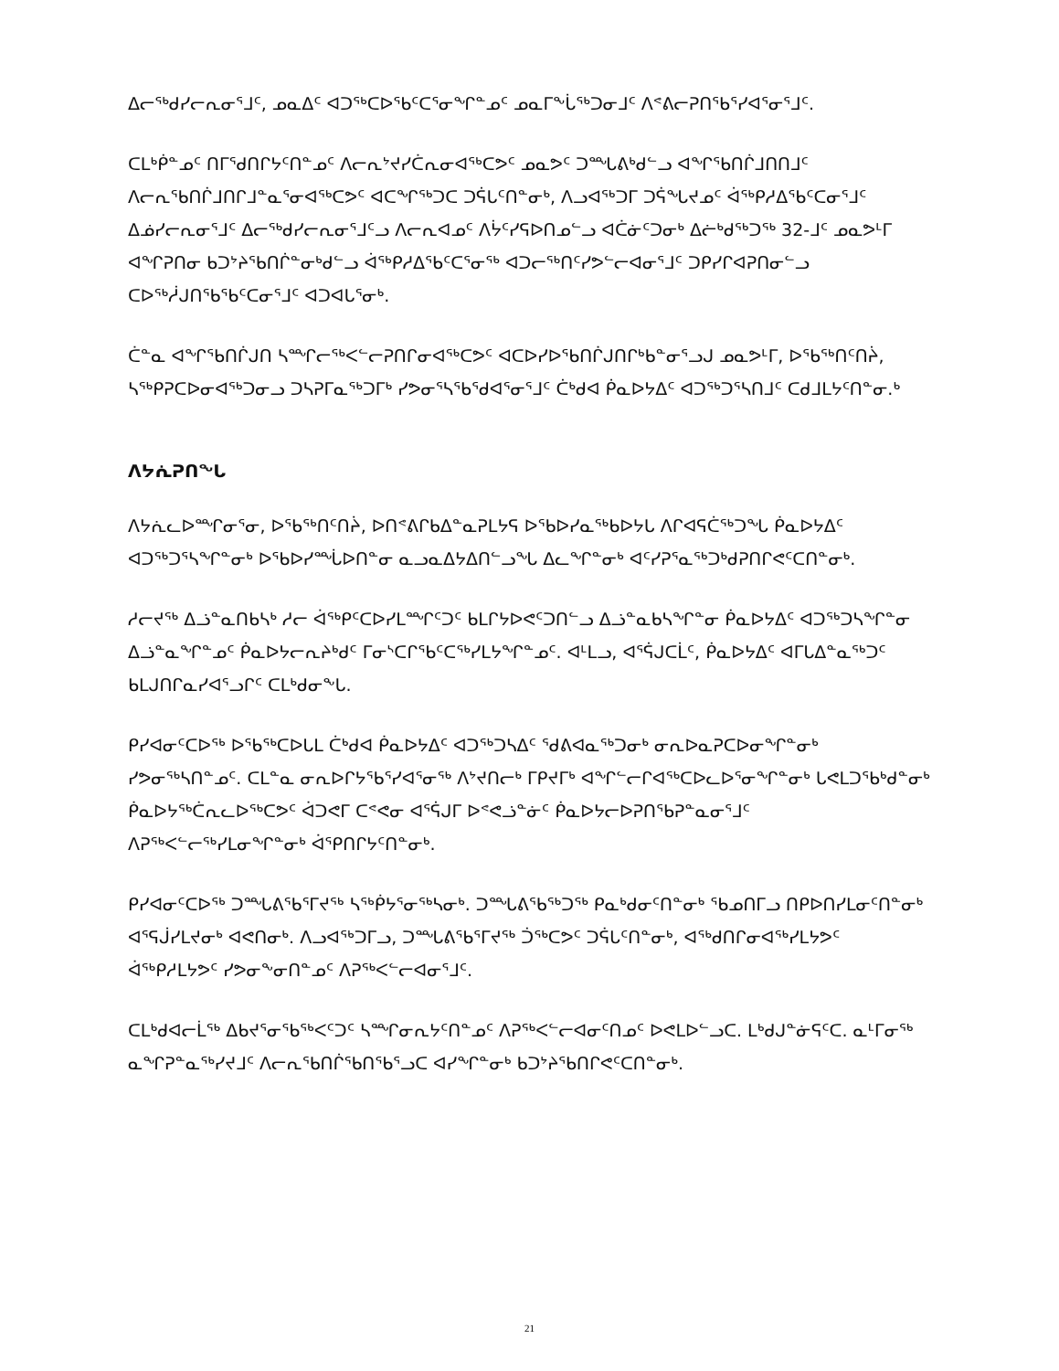ᐃᓕᖅᑯᓯᓕᕆᓂᕐᒧᑦ, ᓄᓇᐃᑦ ᐊᑐᖅᑕᐅᖃᑦᑕᕐᓂᖏᓐᓄᑦ ᓄᓇᒥᖕᒑᖅᑐᓂᒧᑦ ᐱᕝᕕᓕᕈᑎᖃᕐᓯᐊᕐᓂᕐᒧᑦ.
ᑕᒪᒃᑮᓐᓄᑦ ᑎᒥᕐᑯᑎᒋᔭᑦᑎᓐᓄᑦ ᐱᓕᕆᔾᔪᓯᑖᕆᓂᐊᖅᑕᕗᑦ ᓄᓇᕗᑦ ᑐᙵᕕᒃᑯᓪᓗ ᐊᖏᖃᑎᒌᒧᑎᑎᒧᑦ ᐱᓕᕆᖃᑎᒌᒧᑎᒋᒧᓐᓇᕐᓂᐊᖅᑕᕗᑦ ᐊᑕᖏᖅᑐᑕ ᑐᕌᒐᑦᑎᓐᓂᒃ, ᐱᓗᐊᖅᑐᒥ ᑐᕌᖓᔪᓄᑦ ᐋᖅᑭᓱᐃᖃᑦᑕᓂᕐᒧᑦ ᐃᓅᓯᓕᕆᓂᕐᒧᑦ ᐃᓕᖅᑯᓯᓕᕆᓂᕐᒧᑦᓗ ᐱᓕᕆᐊᓄᑦ ᐱᔮᑦᓯᕋᐅᑎᓄᓪᓗ ᐊᑖᓃᑦᑐᓂᒃ ᐃᓖᒃᑯᖅᑐᖅ 32-ᒧᑦ ᓄᓇᕗᒻᒥ ᐊᖏᕈᑎᓂ ᑲᑐᔾᔨᖃᑎᒌᓐᓂᒃᑯᓪᓗ ᐋᖅᑭᓱᐃᖃᑦᑕᕐᓂᖅ ᐊᑐᓕᖅᑎᑦᓯᕗᓪᓕᐊᓂᕐᒧᑦ ᑐᑭᓯᒋᐊᕈᑎᓂᓪᓗ ᑕᐅᖅᓲᒍᑎᖃᖃᑦᑕᓂᕐᒧᑦ ᐊᑐᐊᒐᕐᓂᒃ.
ᑖᓐᓇ ᐊᖏᖃᑎᒌᒍᑎ ᓴᙱᓕᖅᐸᓪᓕᕈᑎᒋᓂᐊᖅᑕᕗᑦ ᐊᑕᐅᓯᐅᖃᑎᒌᒍᑎᒋᒃᑲᓐᓂᕐᓗᒍ ᓄᓇᕗᒻᒥ, ᐅᖃᖅᑎᑦᑎᔩ, ᓴᖅᑭᕈᑕᐅᓂᐊᖅᑐᓂᓗ ᑐᓴᕈᒥᓇᖅᑐᒥᒃ ᓯᕗᓂᕐᓴᖃᖁᐊᕐᓂᕐᒧᑦ ᑖᒃᑯᐊ ᑮᓇᐅᔭᐃᑦ ᐊᑐᖅᑐᕐᓴᑎᒧᑦ ᑕᑯᒧᒪᔭᑦᑎᓐᓂ.ᒃ
ᐱᔭᕇᕈᑎᖓ
ᐱᔭᕇᓚᐅᙱᓂᕐᓂ, ᐅᖃᖅᑎᑦᑎᔩ, ᐅᑎᕝᕕᒋᑲᐃᓐᓇᕈᒪᔭᕋ ᐅᖃᐅᓯᓇᖅᑲᐅᔭᒐ ᐱᒋᐊᕋᑖᖅᑐᖓ ᑮᓇᐅᔭᐃᑦ ᐊᑐᖅᑐᕐᓴᖏᓐᓂᒃ ᐅᖃᐅᓯᙶᐅᑎᓐᓂ ᓇᓗᓇᐃᔭᐃᑎᓪᓗᖓ ᐃᓚᖏᓐᓂᒃ ᐊᑦᓯᕈᕐᓇᖅᑐᒃᑯᕈᑎᒋᕙᑦᑕᑎᓐᓂᒃ.
ᓱᓕᔪᖅ ᐃᓘᓐᓇᑎᑲᓴᒃ ᓱᓕ ᐋᖅᑭᑦᑕᐅᓯᒪᙱᑦᑐᑦ ᑲᒪᒋᔭᐅᕙᑦᑐᑎᓪᓗ ᐃᓘᓐᓇᑲᓴᖏᓐᓂ ᑮᓇᐅᔭᐃᑦ ᐊᑐᖅᑐᓴᖏᓐᓂ ᐃᓘᓐᓇᖏᓐᓄᑦ ᑮᓇᐅᔭᓕᕆᔨᒃᑯᑦ ᒥᓂᔅᑕᒋᖃᑦᑕᖅᓯᒪᔭᖏᓐᓄᑦ. ᐊᒻᒪᓗ, ᐊᕐᕌᒍᑕᒫᑦ, ᑮᓇᐅᔭᐃᑦ ᐊᒥᒐᐃᓐᓇᖅᑐᑦ ᑲᒪᒍᑎᒋᓇᓯᐊᕐᓗᒋᑦ ᑕᒪᒃᑯᓂᖕᒐ.
ᑭᓯᐊᓂᑦᑕᐅᖅ ᐅᖃᖅᑕᐅᒐᒪ ᑖᒃᑯᐊ ᑮᓇᐅᔭᐃᑦ ᐊᑐᖅᑐᓴᐃᑦ ᖁᕕᐊᓇᖅᑐᓂᒃ ᓂᕆᐅᓇᕈᑕᐅᓂᖏᓐᓂᒃ ᓯᕗᓂᖅᓴᑎᓐᓄᑦ. ᑕᒪᓐᓇ ᓂᕆᐅᒋᔭᖃᕐᓯᐊᕐᓂᖅ ᐱᔾᔪᑎᓕᒃ ᒥᑭᔪᒥᒃ ᐊᖏᓪᓕᒋᐊᖅᑕᐅᓚᐅᕐᓂᖏᓐᓂᒃ ᒐᕙᒪᑐᖃᒃᑯᓐᓂᒃ ᑮᓇᐅᔭᖅᑖᕆᓚᐅᖅᑕᕗᑦ ᐋᑐᕙᒥ ᑕᕝᕙᓂ ᐊᕐᕌᒍᒥ ᐅᕝᕙᓘᓐᓃᑦ ᑮᓇᐅᔭᓕᐅᕈᑎᖃᕈᓐᓇᓂᕐᒧᑦ ᐱᕈᖅᐸᓪᓕᖅᓯᒪᓂᖏᓐᓂᒃ ᐋᕿᑎᒋᔭᑦᑎᓐᓂᒃ.
ᑭᓯᐊᓂᑦᑕᐅᖅ ᑐᙵᕕᖃᕐᒥᔪᖅ ᓴᖅᑮᔭᕐᓂᖅᓴᓂᒃ. ᑐᙵᕕᖃᖅᑐᖅ ᑭᓇᒃᑯᓂᑦᑎᓐᓂᒃ ᖃᓄᑎᒥᓗ ᑎᑭᐅᑎᓯᒪᓂᑦᑎᓐᓂᒃ ᐊᕐᕋᒎᓯᒪᔪᓂᒃ ᐊᕙᑎᓂᒃ. ᐱᓗᐊᖅᑐᒥᓗ, ᑐᙵᕕᖃᕐᒥᔪᖅ ᑑᖅᑕᕗᑦ ᑐᕌᒐᑦᑎᓐᓂᒃ, ᐊᖅᑯᑎᒋᓂᐊᖅᓯᒪᔭᕗᑦ ᐋᖅᑭᓱᒪᔭᕗᑦ ᓯᕗᓂᖕᓂᑎᓐᓄᑦ ᐱᕈᖅᐸᓪᓕᐊᓂᕐᒧᑦ.
ᑕᒪᒃᑯᐊᓕᒫᖅ ᐃᑲᔪᕐᓂᖃᖅᐸᑦᑐᑦ ᓴᙱᓂᕆᔭᑦᑎᓐᓄᑦ ᐱᕈᖅᐸᓪᓕᐊᓂᑦᑎᓄᑦ ᐅᕙᒪᐅᓪᓗᑕ. ᒪᒃᑯᒍᓐᓃᕋᑦᑕ. ᓇᒻᒥᓂᖅ ᓇᖏᕈᓐᓇᖅᓯᔪᒧᑦ ᐱᓕᕆᖃᑎᒌᖃᑎᖃᕐᓗᑕ ᐊᓯᖏᓐᓂᒃ ᑲᑐᔾᔨᖃᑎᒋᕙᑦᑕᑎᓐᓂᒃ.
21